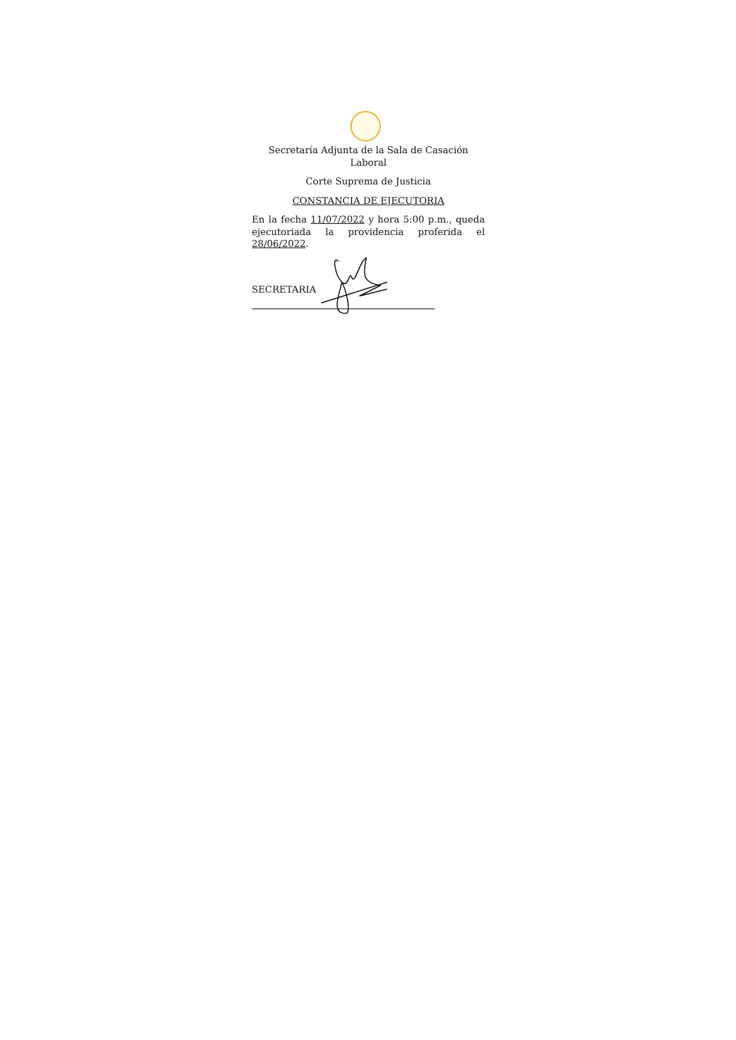Secretaría Adjunta de la Sala de Casación Laboral
Corte Suprema de Justicia
CONSTANCIA DE EJECUTORIA
En la fecha 11/07/2022 y hora 5:00 p.m., queda ejecutoriada la providencia proferida el 28/06/2022.
SECRETARIA